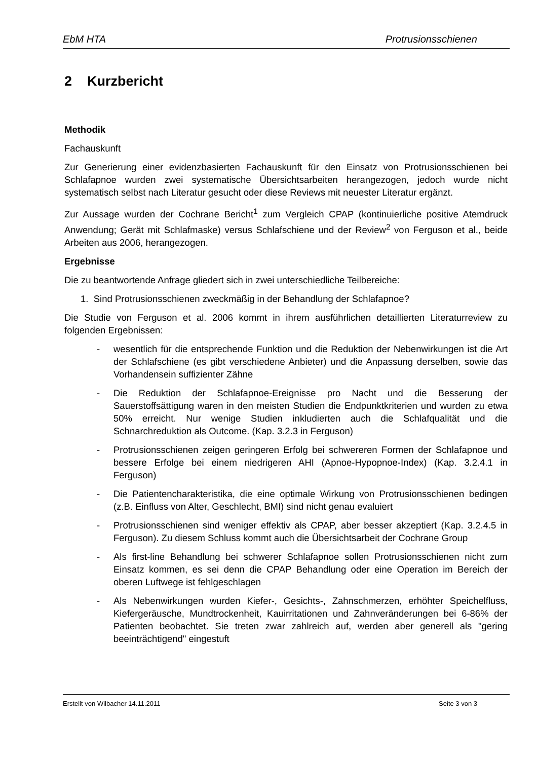EbM HTA Protrusionsschienen
2 Kurzbericht
Methodik
Fachauskunft
Zur Generierung einer evidenzbasierten Fachauskunft für den Einsatz von Protrusionsschienen bei Schlafapnoe wurden zwei systematische Übersichtsarbeiten herangezogen, jedoch wurde nicht systematisch selbst nach Literatur gesucht oder diese Reviews mit neuester Literatur ergänzt.
Zur Aussage wurden der Cochrane Bericht<sup>1</sup> zum Vergleich CPAP (kontinuierliche positive Atemdruck Anwendung; Gerät mit Schlafmaske) versus Schlafschiene und der Review<sup>2</sup> von Ferguson et al., beide Arbeiten aus 2006, herangezogen.
Ergebnisse
Die zu beantwortende Anfrage gliedert sich in zwei unterschiedliche Teilbereiche:
1. Sind Protrusionsschienen zweckmäßig in der Behandlung der Schlafapnoe?
Die Studie von Ferguson et al. 2006 kommt in ihrem ausführlichen detaillierten Literaturreview zu folgenden Ergebnissen:
- wesentlich für die entsprechende Funktion und die Reduktion der Nebenwirkungen ist die Art der Schlafschiene (es gibt verschiedene Anbieter) und die Anpassung derselben, sowie das Vorhandensein suffizienter Zähne
- Die Reduktion der Schlafapnoe-Ereignisse pro Nacht und die Besserung der Sauerstoffsättigung waren in den meisten Studien die Endpunktkriterien und wurden zu etwa 50% erreicht. Nur wenige Studien inkludierten auch die Schlafqualität und die Schnarchreduktion als Outcome. (Kap. 3.2.3 in Ferguson)
- Protrusionsschienen zeigen geringeren Erfolg bei schwereren Formen der Schlafapnoe und bessere Erfolge bei einem niedrigeren AHI (Apnoe-Hypopnoe-Index) (Kap. 3.2.4.1 in Ferguson)
- Die Patientencharakteristika, die eine optimale Wirkung von Protrusionsschienen bedingen (z.B. Einfluss von Alter, Geschlecht, BMI) sind nicht genau evaluiert
- Protrusionsschienen sind weniger effektiv als CPAP, aber besser akzeptiert (Kap. 3.2.4.5 in Ferguson). Zu diesem Schluss kommt auch die Übersichtsarbeit der Cochrane Group
- Als first-line Behandlung bei schwerer Schlafapnoe sollen Protrusionsschienen nicht zum Einsatz kommen, es sei denn die CPAP Behandlung oder eine Operation im Bereich der oberen Luftwege ist fehlgeschlagen
- Als Nebenwirkungen wurden Kiefer-, Gesichts-, Zahnschmerzen, erhöhter Speichelfluss, Kiefergeräusche, Mundtrockenheit, Kauirritationen und Zahnveränderungen bei 6-86% der Patienten beobachtet. Sie treten zwar zahlreich auf, werden aber generell als "gering beeinträchtigend" eingestuft
Erstellt von Wilbacher 14.11.2011 Seite 3 von 3